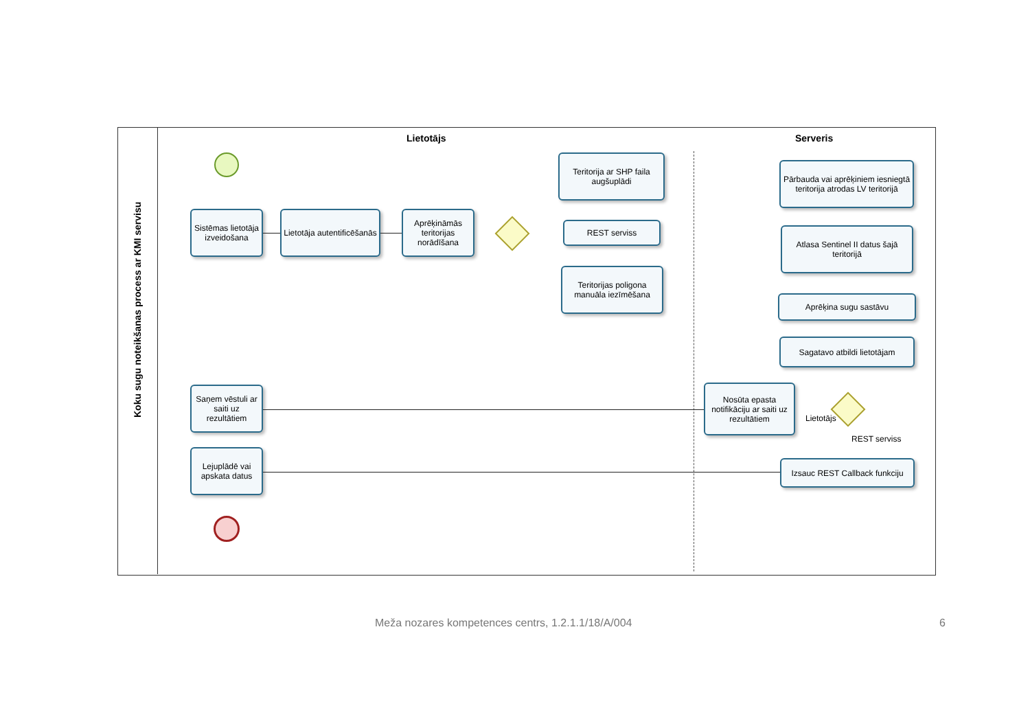Koku sugu noteikšanas process ar KMI servisu
Lietotājs Serveris
Sistēmas lietotāja izveidošana
Lietotāja autentificēšanās
Aprēķināmās teritorijas norādīšana
Teritorija ar SHP faila augšuplādi
REST serviss
Teritorijas poligona manuāla iezīmēšana
Pārbauda vai aprēķiniem iesniegtā teritorija atrodas LV teritorijā
Atlasa Sentinel II datus šajā teritorijā
Aprēķina sugu sastāvu
Sagatavo atbildi lietotājam
Nosūta epasta notifikāciju ar saiti uz rezultātiem
Lietotājs
REST serviss
Izsauc REST Callback funkciju
Saņem vēstuli ar saiti uz rezultātiem
Lejuplādē vai apskata datus
Meža nozares kompetences centrs, 1.2.1.1/18/A/004
6